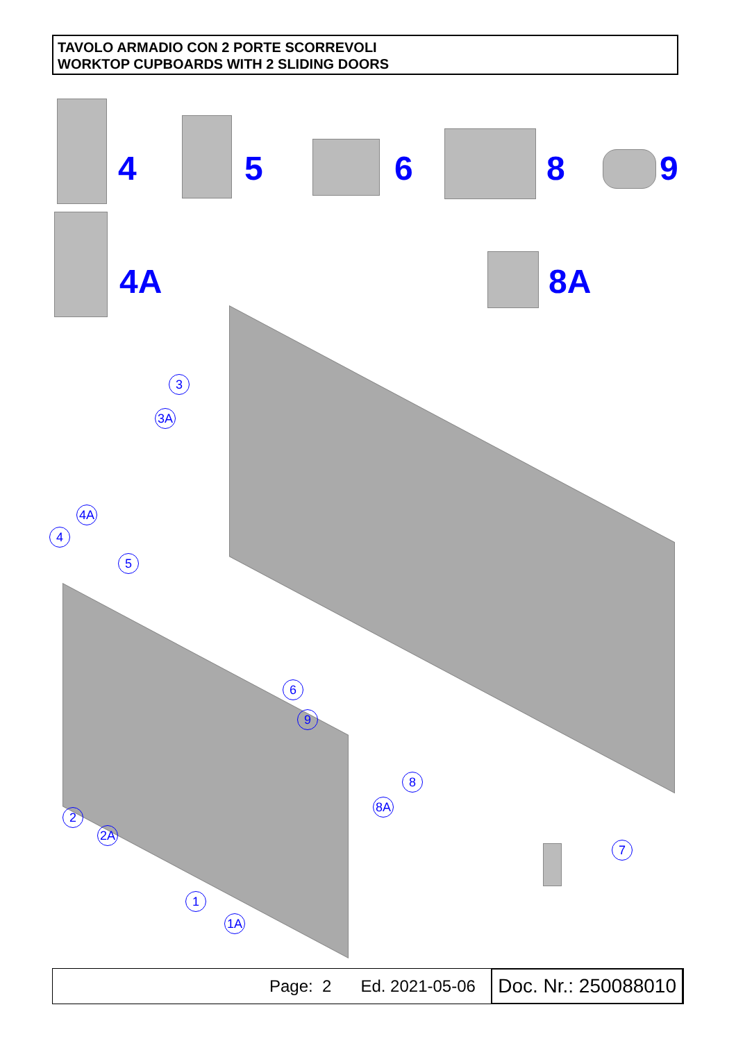TAVOLO ARMADIO CON 2 PORTE SCORREVOLI
WORKTOP CUPBOARDS WITH 2 SLIDING DOORS
4 5 6 8 9
4A 8A
3
3A
4A
4
5
6
9
8
8A
2
2A
7
1
1A
Page: 2 Ed. 2021-05-06 Doc. Nr.: 250088010